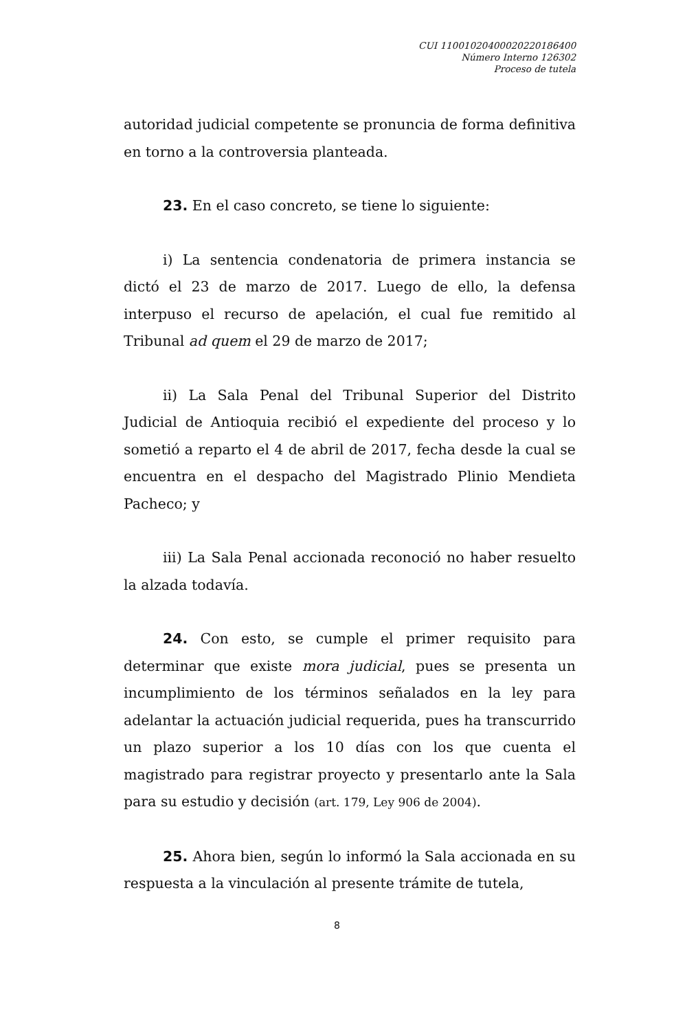CUI 11001020400020220186400
Número Interno 126302
Proceso de tutela
autoridad judicial competente se pronuncia de forma definitiva en torno a la controversia planteada.
23. En el caso concreto, se tiene lo siguiente:
i) La sentencia condenatoria de primera instancia se dictó el 23 de marzo de 2017. Luego de ello, la defensa interpuso el recurso de apelación, el cual fue remitido al Tribunal ad quem el 29 de marzo de 2017;
ii) La Sala Penal del Tribunal Superior del Distrito Judicial de Antioquia recibió el expediente del proceso y lo sometió a reparto el 4 de abril de 2017, fecha desde la cual se encuentra en el despacho del Magistrado Plinio Mendieta Pacheco; y
iii) La Sala Penal accionada reconoció no haber resuelto la alzada todavía.
24. Con esto, se cumple el primer requisito para determinar que existe mora judicial, pues se presenta un incumplimiento de los términos señalados en la ley para adelantar la actuación judicial requerida, pues ha transcurrido un plazo superior a los 10 días con los que cuenta el magistrado para registrar proyecto y presentarlo ante la Sala para su estudio y decisión (art. 179, Ley 906 de 2004).
25. Ahora bien, según lo informó la Sala accionada en su respuesta a la vinculación al presente trámite de tutela,
8